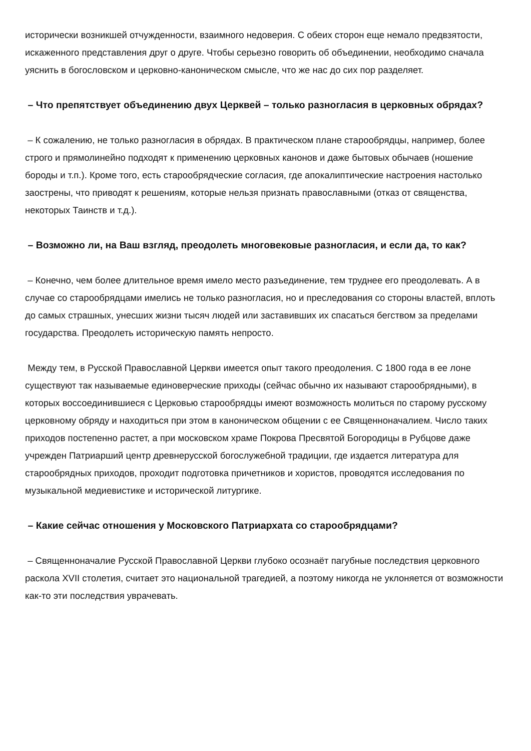исторически возникшей отчужденности, взаимного недоверия. С обеих сторон еще немало предвзятости, искаженного представления друг о друге. Чтобы серьезно говорить об объединении, необходимо сначала уяснить в богословском и церковно-каноническом смысле, что же нас до сих пор разделяет.
– Что препятствует объединению двух Церквей – только разногласия в церковных обрядах?
– К сожалению, не только разногласия в обрядах. В практическом плане старообрядцы, например, более строго и прямолинейно подходят к применению церковных канонов и даже бытовых обычаев (ношение бороды и т.п.). Кроме того, есть старообрядческие согласия, где апокалиптические настроения настолько заострены, что приводят к решениям, которые нельзя признать православными (отказ от священства, некоторых Таинств и т.д.).
– Возможно ли, на Ваш взгляд, преодолеть многовековые разногласия, и если да, то как?
– Конечно, чем более длительное время имело место разъединение, тем труднее его преодолевать. А в случае со старообрядцами имелись не только разногласия, но и преследования со стороны властей, вплоть до самых страшных, унесших жизни тысяч людей или заставивших их спасаться бегством за пределами государства. Преодолеть историческую память непросто.
Между тем, в Русской Православной Церкви имеется опыт такого преодоления. С 1800 года в ее лоне существуют так называемые единоверческие приходы (сейчас обычно их называют старообрядными), в которых воссоединившиеся с Церковью старообрядцы имеют возможность молиться по старому русскому церковному обряду и находиться при этом в каноническом общении с ее Священноначалием. Число таких приходов постепенно растет, а при московском храме Покрова Пресвятой Богородицы в Рубцове даже учрежден Патриарший центр древнерусской богослужебной традиции, где издается литература для старообрядных приходов, проходит подготовка причетников и хористов, проводятся исследования по музыкальной медиевистике и исторической литургике.
– Какие сейчас отношения у Московского Патриархата со старообрядцами?
– Священноначалие Русской Православной Церкви глубоко осознаёт пагубные последствия церковного раскола XVII столетия, считает это национальной трагедией, а поэтому никогда не уклоняется от возможности как-то эти последствия уврачевать.